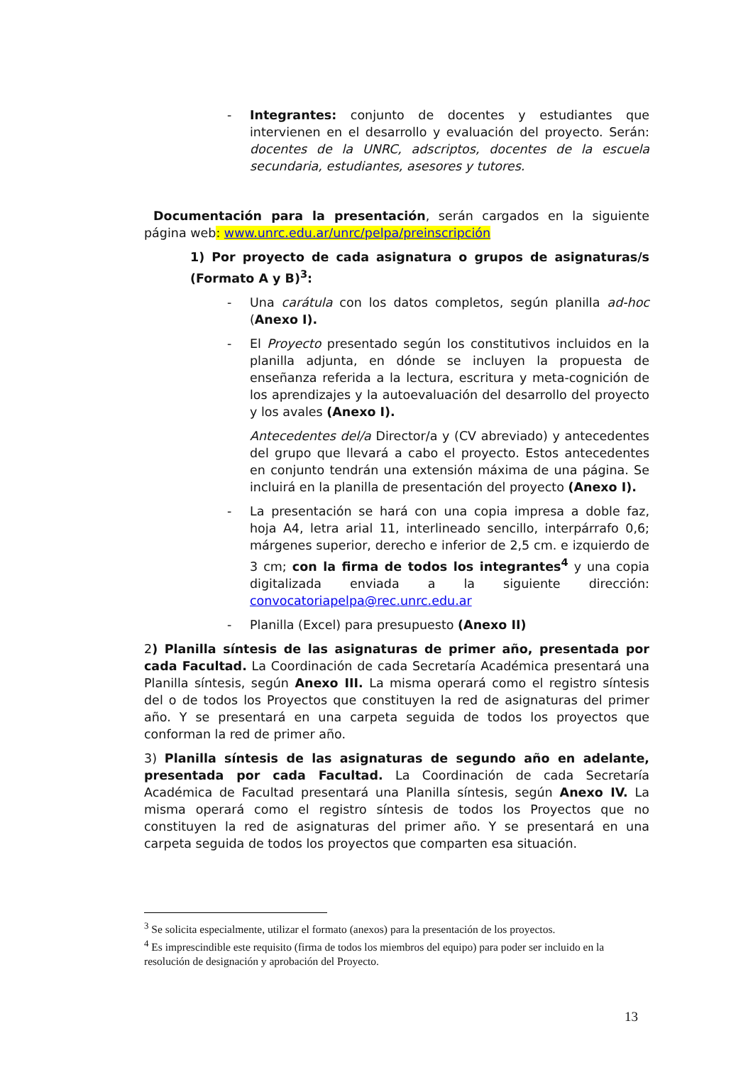- Integrantes: conjunto de docentes y estudiantes que intervienen en el desarrollo y evaluación del proyecto. Serán: docentes de la UNRC, adscriptos, docentes de la escuela secundaria, estudiantes, asesores y tutores.
Documentación para la presentación, serán cargados en la siguiente página web: www.unrc.edu.ar/unrc/pelpa/preinscripción
1) Por proyecto de cada asignatura o grupos de asignaturas/s (Formato A y B)<sup>3</sup>:
- Una carátula con los datos completos, según planilla ad-hoc (Anexo I).
- El Proyecto presentado según los constitutivos incluidos en la planilla adjunta, en dónde se incluyen la propuesta de enseñanza referida a la lectura, escritura y meta-cognición de los aprendizajes y la autoevaluación del desarrollo del proyecto y los avales (Anexo I).
Antecedentes del/a Director/a y (CV abreviado) y antecedentes del grupo que llevará a cabo el proyecto. Estos antecedentes en conjunto tendrán una extensión máxima de una página. Se incluirá en la planilla de presentación del proyecto (Anexo I).
- La presentación se hará con una copia impresa a doble faz, hoja A4, letra arial 11, interlineado sencillo, interpárrafo 0,6; márgenes superior, derecho e inferior de 2,5 cm. e izquierdo de 3 cm; con la firma de todos los integrantes<sup>4</sup> y una copia digitalizada enviada a la siguiente dirección: convocatoriapelpa@rec.unrc.edu.ar
- Planilla (Excel) para presupuesto (Anexo II)
2) Planilla síntesis de las asignaturas de primer año, presentada por cada Facultad. La Coordinación de cada Secretaría Académica presentará una Planilla síntesis, según Anexo III. La misma operará como el registro síntesis del o de todos los Proyectos que constituyen la red de asignaturas del primer año. Y se presentará en una carpeta seguida de todos los proyectos que conforman la red de primer año.
3) Planilla síntesis de las asignaturas de segundo año en adelante, presentada por cada Facultad. La Coordinación de cada Secretaría Académica de Facultad presentará una Planilla síntesis, según Anexo IV. La misma operará como el registro síntesis de todos los Proyectos que no constituyen la red de asignaturas del primer año. Y se presentará en una carpeta seguida de todos los proyectos que comparten esa situación.
<sup>3</sup> Se solicita especialmente, utilizar el formato (anexos) para la presentación de los proyectos.
<sup>4</sup> Es imprescindible este requisito (firma de todos los miembros del equipo) para poder ser incluido en la resolución de designación y aprobación del Proyecto.
13